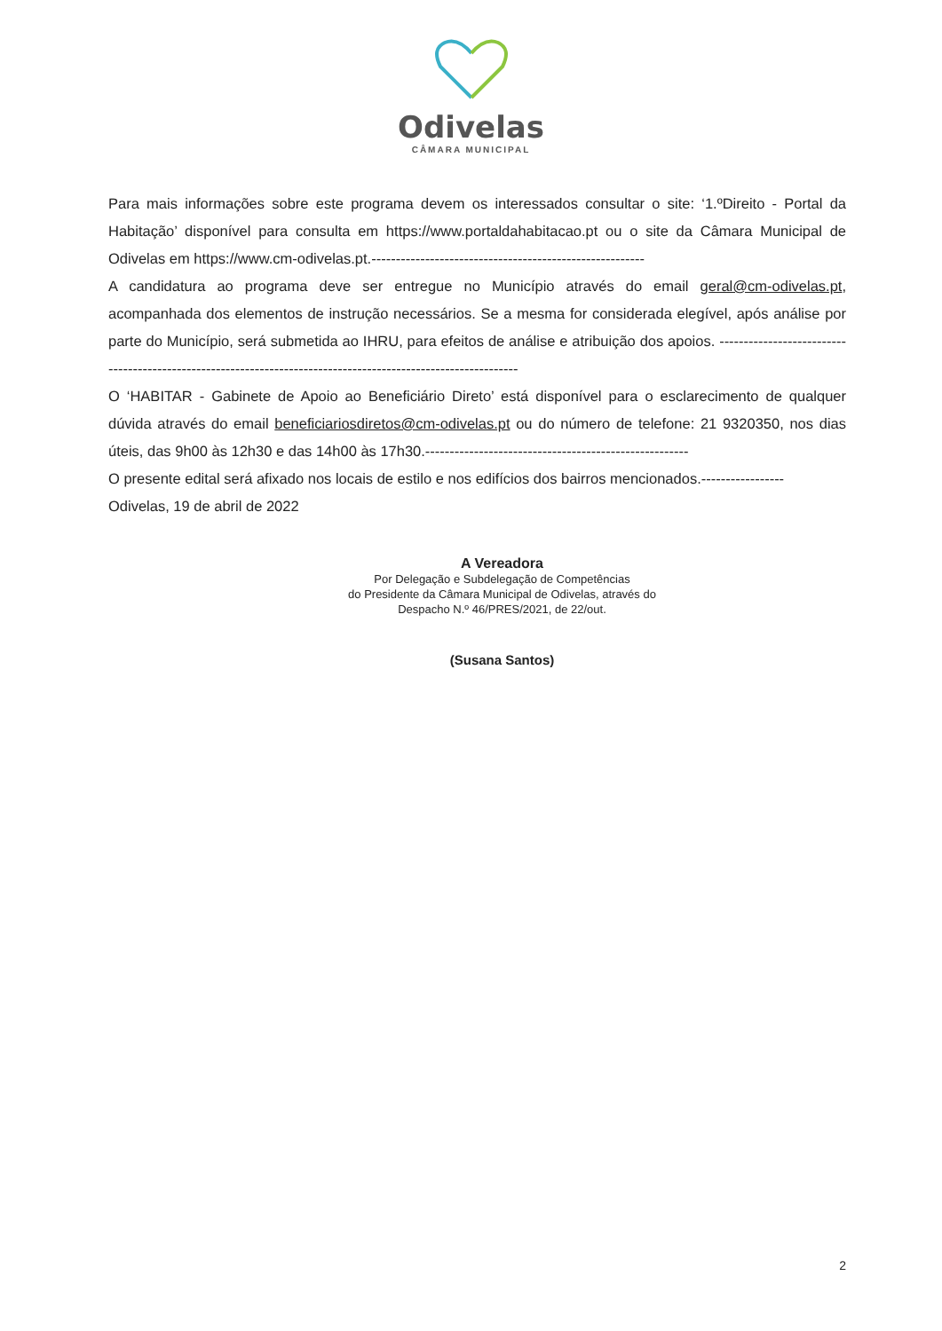Odivelas
CÂMARA MUNICIPAL
Para mais informações sobre este programa devem os interessados consultar o site: ‘1.ºDireito - Portal da Habitação’ disponível para consulta em https://www.portaldahabitacao.pt ou o site da Câmara Municipal de Odivelas em https://www.cm-odivelas.pt.--------------------------------------------------------
A candidatura ao programa deve ser entregue no Município através do email geral@cm-odivelas.pt, acompanhada dos elementos de instrução necessários. Se a mesma for considerada elegível, após análise por parte do Município, será submetida ao IHRU, para efeitos de análise e atribuição dos apoios. --------------------------------------------------------------------------------------------------------------
O ‘HABITAR - Gabinete de Apoio ao Beneficiário Direto’ está disponível para o esclarecimento de qualquer dúvida através do email beneficiariosdiretos@cm-odivelas.pt ou do número de telefone: 21 9320350, nos dias úteis, das 9h00 às 12h30 e das 14h00 às 17h30.------------------------------------------------------
O presente edital será afixado nos locais de estilo e nos edifícios dos bairros mencionados.-----------------
Odivelas, 19 de abril de 2022
A Vereadora
Por Delegação e Subdelegação de Competências
do Presidente da Câmara Municipal de Odivelas, através do
Despacho N.º 46/PRES/2021, de 22/out.
(Susana Santos)
2